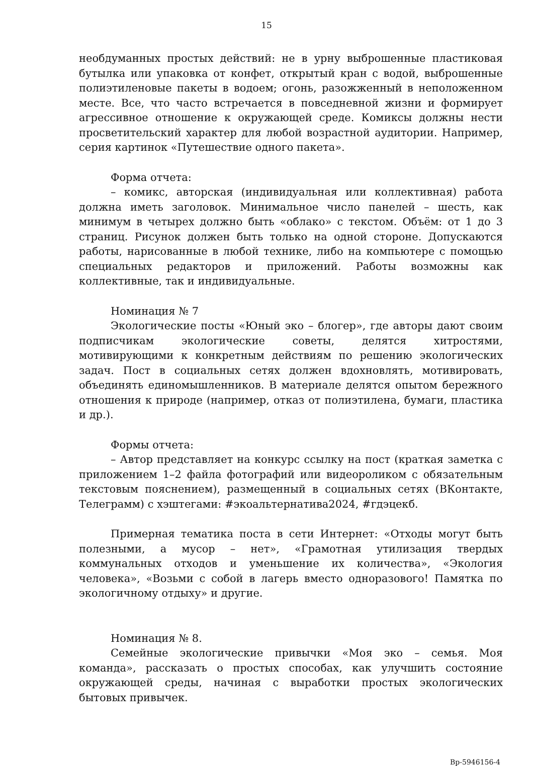15
необдуманных простых действий: не в урну выброшенные пластиковая бутылка или упаковка от конфет, открытый кран с водой, выброшенные полиэтиленовые пакеты в водоем; огонь, разожженный в неположенном месте. Все, что часто встречается в повседневной жизни и формирует агрессивное отношение к окружающей среде. Комиксы должны нести просветительский характер для любой возрастной аудитории. Например, серия картинок «Путешествие одного пакета».
Форма отчета:
– комикс, авторская (индивидуальная или коллективная) работа должна иметь заголовок. Минимальное число панелей – шесть, как минимум в четырех должно быть «облако» с текстом. Объём: от 1 до 3 страниц. Рисунок должен быть только на одной стороне. Допускаются работы, нарисованные в любой технике, либо на компьютере с помощью специальных редакторов и приложений. Работы возможны как коллективные, так и индивидуальные.
Номинация № 7
Экологические посты «Юный эко – блогер», где авторы дают своим подписчикам экологические советы, делятся хитростями, мотивирующими к конкретным действиям по решению экологических задач. Пост в социальных сетях должен вдохновлять, мотивировать, объединять единомышленников. В материале делятся опытом бережного отношения к природе (например, отказ от полиэтилена, бумаги, пластика и др.).
Формы отчета:
– Автор представляет на конкурс ссылку на пост (краткая заметка с приложением 1–2 файла фотографий или видеороликом с обязательным текстовым пояснением), размещенный в социальных сетях (ВКонтакте, Телеграмм) с хэштегами: #экоальтернатива2024, #гдэцекб.
Примерная тематика поста в сети Интернет: «Отходы могут быть полезными, а мусор – нет», «Грамотная утилизация твердых коммунальных отходов и уменьшение их количества», «Экология человека», «Возьми с собой в лагерь вместо одноразового! Памятка по экологичному отдыху» и другие.
Номинация № 8.
Семейные экологические привычки «Моя эко – семья. Моя команда», рассказать о простых способах, как улучшить состояние окружающей среды, начиная с выработки простых экологических бытовых привычек.
Вр-5946156-4